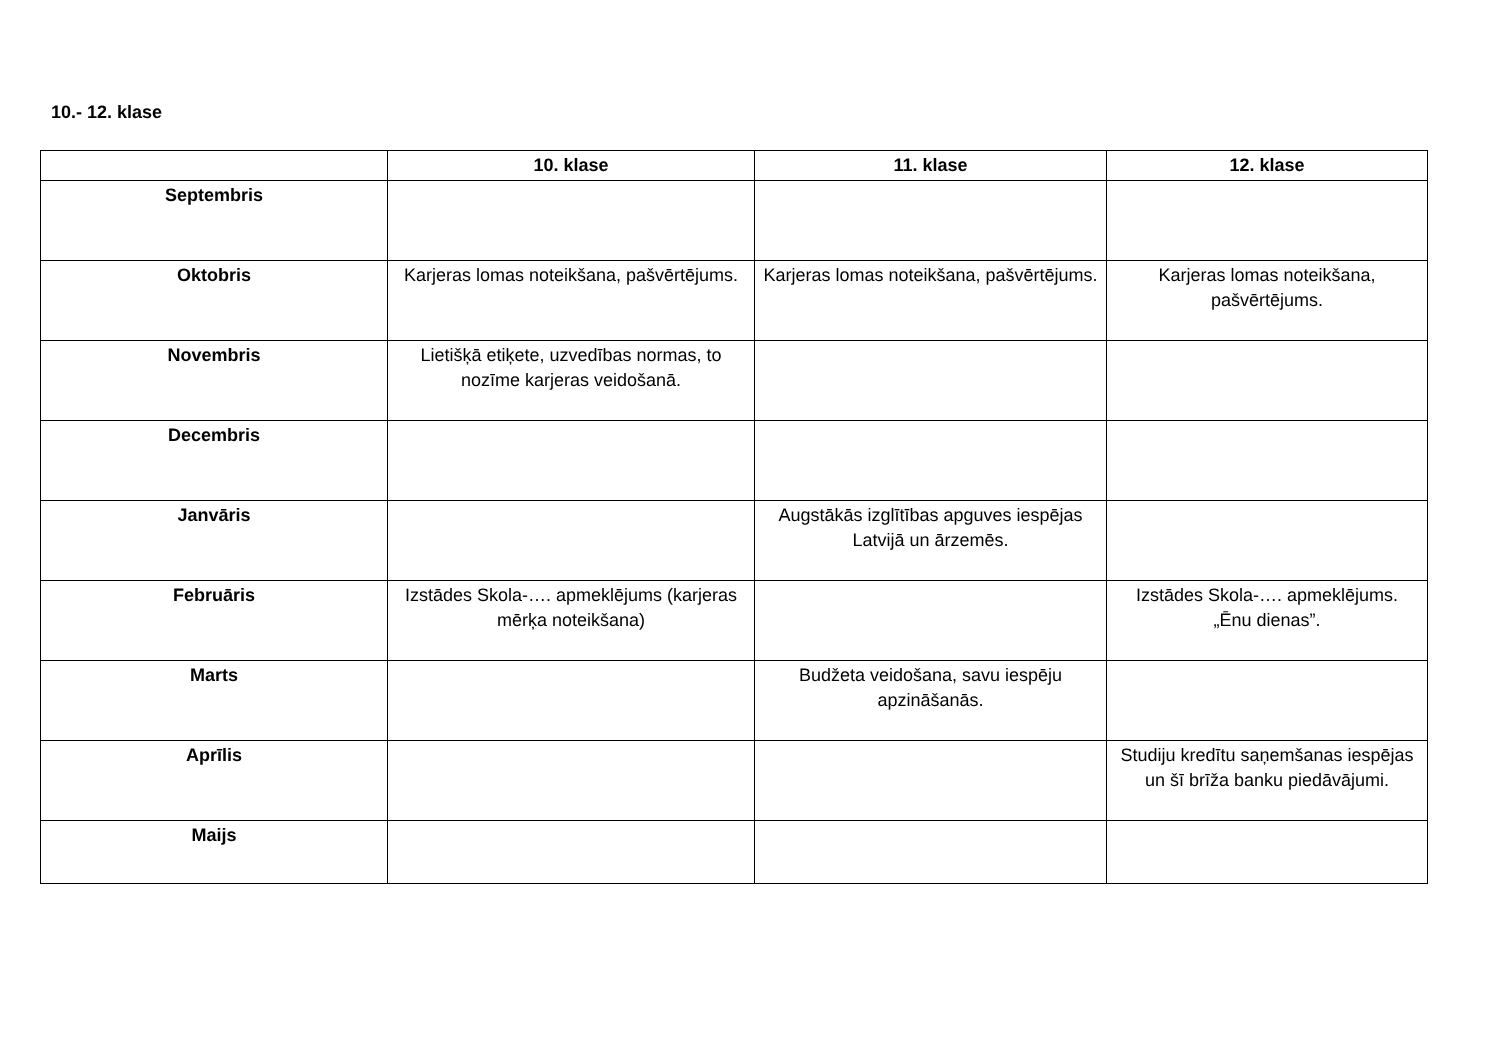10.- 12. klase
| | 10. klase | 11. klase | 12. klase |
| --- | --- | --- | --- |
| Septembris | | | |
| Oktobris | Karjeras lomas noteikšana, pašvērtējums. | Karjeras lomas noteikšana, pašvērtējums. | Karjeras lomas noteikšana, pašvērtējums. |
| Novembris | Lietišķā etiķete, uzvedības normas, to nozīme karjeras veidošanā. | | |
| Decembris | | | |
| Janvāris | | Augstākās izglītības apguves iespējas Latvijā un ārzemēs. | |
| Februāris | Izstādes Skola-…. apmeklējums (karjeras mērķa noteikšana) | | Izstādes Skola-…. apmeklējums. „Ēnu dienas”. |
| Marts | | Budžeta veidošana, savu iespēju apzināšanās. | |
| Aprīlis | | | Studiju kredītu saņemšanas iespējas un šī brīža banku piedāvājumi. |
| Maijs | | | |